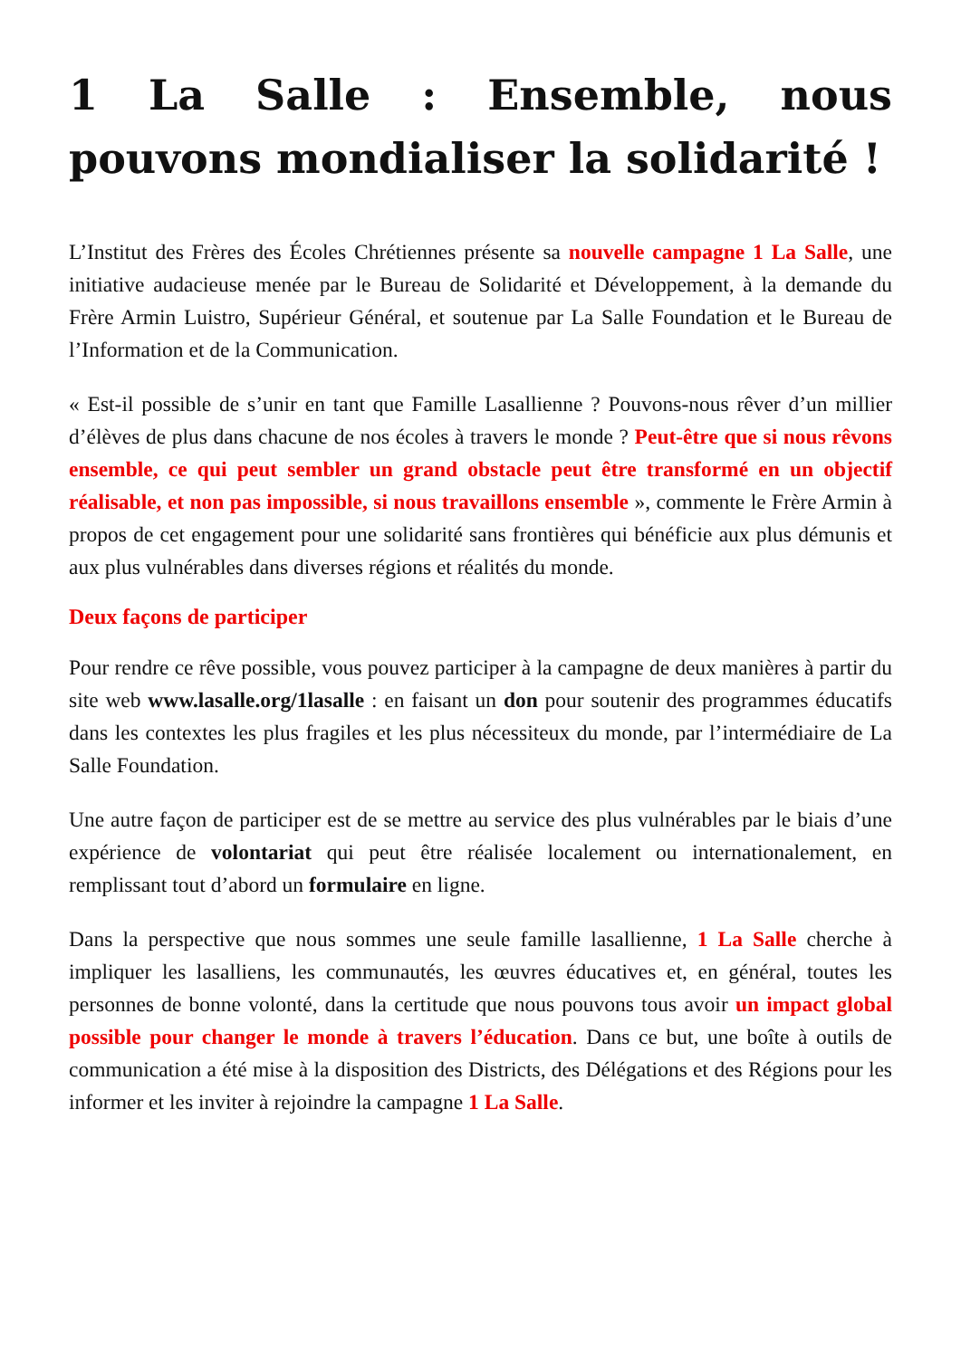1 La Salle : Ensemble, nous pouvons mondialiser la solidarité !
L’Institut des Frères des Écoles Chrétiennes présente sa nouvelle campagne 1 La Salle, une initiative audacieuse menée par le Bureau de Solidarité et Développement, à la demande du Frère Armin Luistro, Supérieur Général, et soutenue par La Salle Foundation et le Bureau de l’Information et de la Communication.
« Est-il possible de s’unir en tant que Famille Lasallienne ? Pouvons-nous rêver d’un millier d’élèves de plus dans chacune de nos écoles à travers le monde ? Peut-être que si nous rêvons ensemble, ce qui peut sembler un grand obstacle peut être transformé en un objectif réalisable, et non pas impossible, si nous travaillons ensemble », commente le Frère Armin à propos de cet engagement pour une solidarité sans frontières qui bénéficie aux plus démunis et aux plus vulnérables dans diverses régions et réalités du monde.
Deux façons de participer
Pour rendre ce rêve possible, vous pouvez participer à la campagne de deux manières à partir du site web www.lasalle.org/1lasalle : en faisant un don pour soutenir des programmes éducatifs dans les contextes les plus fragiles et les plus nécessiteux du monde, par l’intermédiaire de La Salle Foundation.
Une autre façon de participer est de se mettre au service des plus vulnérables par le biais d’une expérience de volontariat qui peut être réalisée localement ou internationalement, en remplissant tout d’abord un formulaire en ligne.
Dans la perspective que nous sommes une seule famille lasallienne, 1 La Salle cherche à impliquer les lasalliens, les communautés, les œuvres éducatives et, en général, toutes les personnes de bonne volonté, dans la certitude que nous pouvons tous avoir un impact global possible pour changer le monde à travers l’éducation. Dans ce but, une boîte à outils de communication a été mise à la disposition des Districts, des Délégations et des Régions pour les informer et les inviter à rejoindre la campagne 1 La Salle.